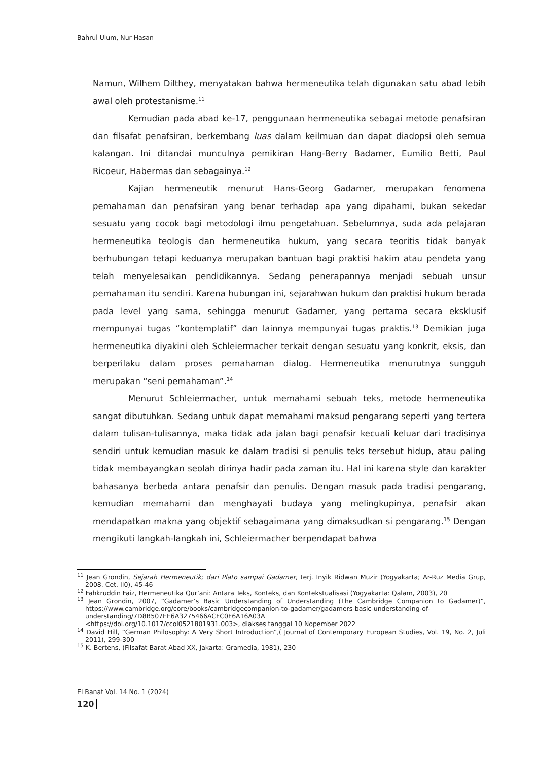Bahrul Ulum, Nur Hasan
Namun, Wilhem Dilthey, menyatakan bahwa hermeneutika telah digunakan satu abad lebih awal oleh protestanisme.<sup>11</sup>
Kemudian pada abad ke-17, penggunaan hermeneutika sebagai metode penafsiran dan filsafat penafsiran, berkembang luas dalam keilmuan dan dapat diadopsi oleh semua kalangan. Ini ditandai munculnya pemikiran Hang-Berry Badamer, Eumilio Betti, Paul Ricoeur, Habermas dan sebagainya.<sup>12</sup>
Kajian hermeneutik menurut Hans-Georg Gadamer, merupakan fenomena pemahaman dan penafsiran yang benar terhadap apa yang dipahami, bukan sekedar sesuatu yang cocok bagi metodologi ilmu pengetahuan. Sebelumnya, suda ada pelajaran hermeneutika teologis dan hermeneutika hukum, yang secara teoritis tidak banyak berhubungan tetapi keduanya merupakan bantuan bagi praktisi hakim atau pendeta yang telah menyelesaikan pendidikannya. Sedang penerapannya menjadi sebuah unsur pemahaman itu sendiri. Karena hubungan ini, sejarahwan hukum dan praktisi hukum berada pada level yang sama, sehingga menurut Gadamer, yang pertama secara eksklusif mempunyai tugas “kontemplatif” dan lainnya mempunyai tugas praktis.<sup>13</sup> Demikian juga hermeneutika diyakini oleh Schleiermacher terkait dengan sesuatu yang konkrit, eksis, dan berperilaku dalam proses pemahaman dialog. Hermeneutika menurutnya sungguh merupakan “seni pemahaman”.<sup>14</sup>
Menurut Schleiermacher, untuk memahami sebuah teks, metode hermeneutika sangat dibutuhkan. Sedang untuk dapat memahami maksud pengarang seperti yang tertera dalam tulisan-tulisannya, maka tidak ada jalan bagi penafsir kecuali keluar dari tradisinya sendiri untuk kemudian masuk ke dalam tradisi si penulis teks tersebut hidup, atau paling tidak membayangkan seolah dirinya hadir pada zaman itu. Hal ini karena style dan karakter bahasanya berbeda antara penafsir dan penulis. Dengan masuk pada tradisi pengarang, kemudian memahami dan menghayati budaya yang melingkupinya, penafsir akan mendapatkan makna yang objektif sebagaimana yang dimaksudkan si pengarang.<sup>15</sup> Dengan mengikuti langkah-langkah ini, Schleiermacher berpendapat bahwa
<sup>11</sup> Jean Grondin, Sejarah Hermeneutik; dari Plato sampai Gadamer, terj. Inyik Ridwan Muzir (Yogyakarta; Ar-Ruz Media Grup, 2008. Cet. II0), 45-46
<sup>12</sup> Fahkruddin Faiz, Hermeneutika Qur’ani: Antara Teks, Konteks, dan Kontekstualisasi (Yogyakarta: Qalam, 2003), 20
<sup>13</sup> Jean Grondin, 2007, “Gadamer’s Basic Understanding of Understanding (The Cambridge Companion to Gadamer)”, https://www.cambridge.org/core/books/cambridgecompanion-to-gadamer/gadamers-basic-understanding-of-understanding/7D8B507EE6A3275466ACFC0F6A16A03A
<https://doi.org/10.1017/ccol0521801931.003>, diakses tanggal 10 Nopember 2022
<sup>14</sup> David Hill, “German Philosophy: A Very Short Introduction”,( Journal of Contemporary European Studies, Vol. 19, No. 2, Juli 2011), 299-300
<sup>15</sup> K. Bertens, (Filsafat Barat Abad XX, Jakarta: Gramedia, 1981), 230
El Banat Vol. 14 No. 1 (2024)
120